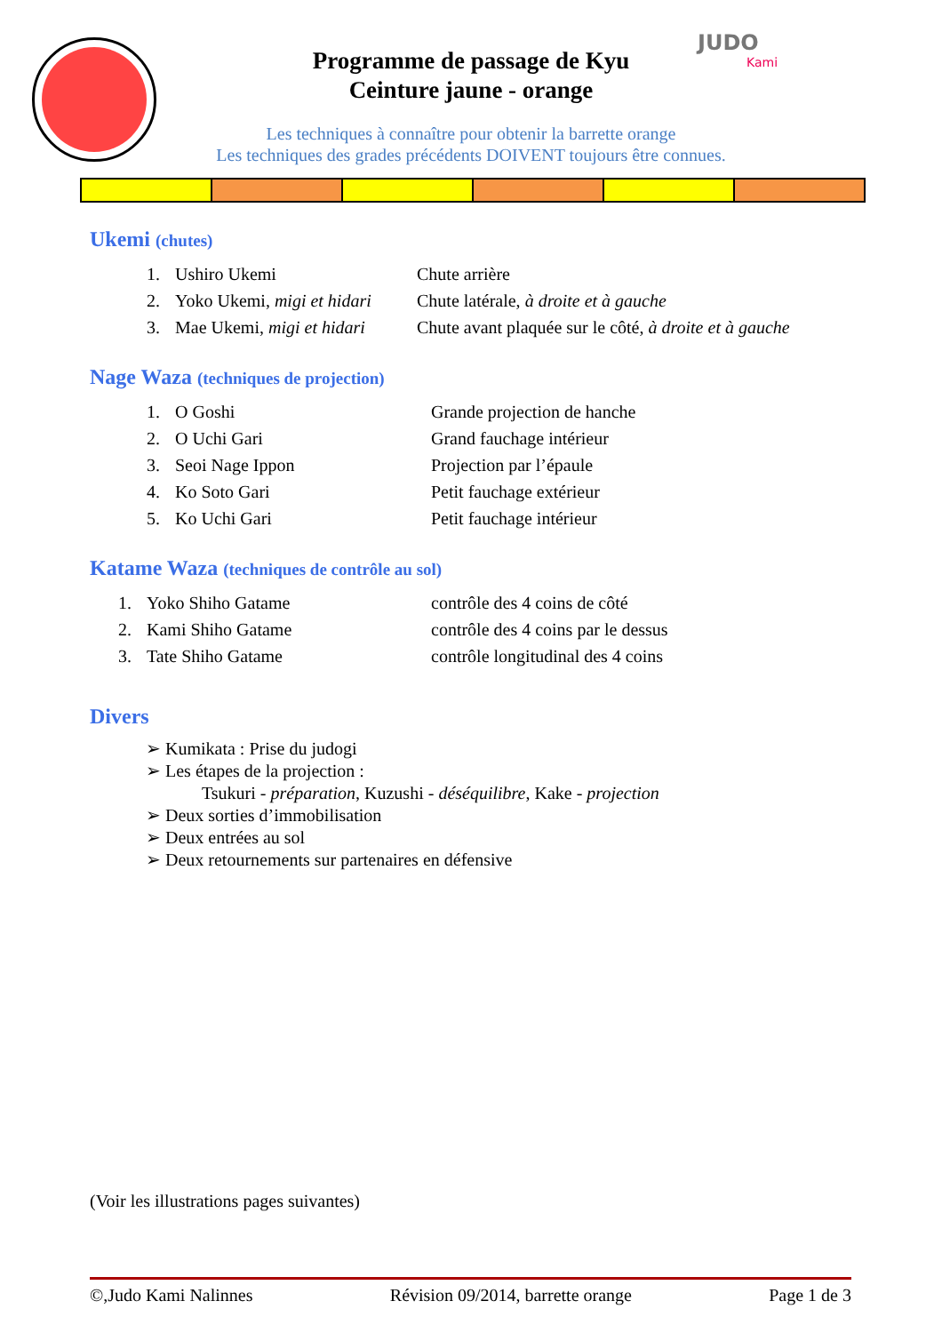JUDO
Kami
Programme de passage de Kyu
Ceinture jaune - orange
Les techniques à connaître pour obtenir la barrette orange
Les techniques des grades précédents DOIVENT toujours être connues.
Ukemi (chutes)
1. Ushiro Ukemi Chute arrière
2. Yoko Ukemi, migi et hidari Chute latérale, à droite et à gauche
3. Mae Ukemi, migi et hidari Chute avant plaquée sur le côté, à droite et à gauche
Nage Waza (techniques de projection)
1. O Goshi Grande projection de hanche
2. O Uchi Gari Grand fauchage intérieur
3. Seoi Nage Ippon Projection par l’épaule
4. Ko Soto Gari Petit fauchage extérieur
5. Ko Uchi Gari Petit fauchage intérieur
Katame Waza (techniques de contrôle au sol)
1. Yoko Shiho Gatame contrôle des 4 coins de côté
2. Kami Shiho Gatame contrôle des 4 coins par le dessus
3. Tate Shiho Gatame contrôle longitudinal des 4 coins
Divers
➢ Kumikata : Prise du judogi
➢ Les étapes de la projection :
Tsukuri - préparation, Kuzushi - déséquilibre, Kake - projection
➢ Deux sorties d’immobilisation
➢ Deux entrées au sol
➢ Deux retournements sur partenaires en défensive
(Voir les illustrations pages suivantes)
©,Judo Kami Nalinnes Révision 09/2014, barrette orange Page 1 de 3